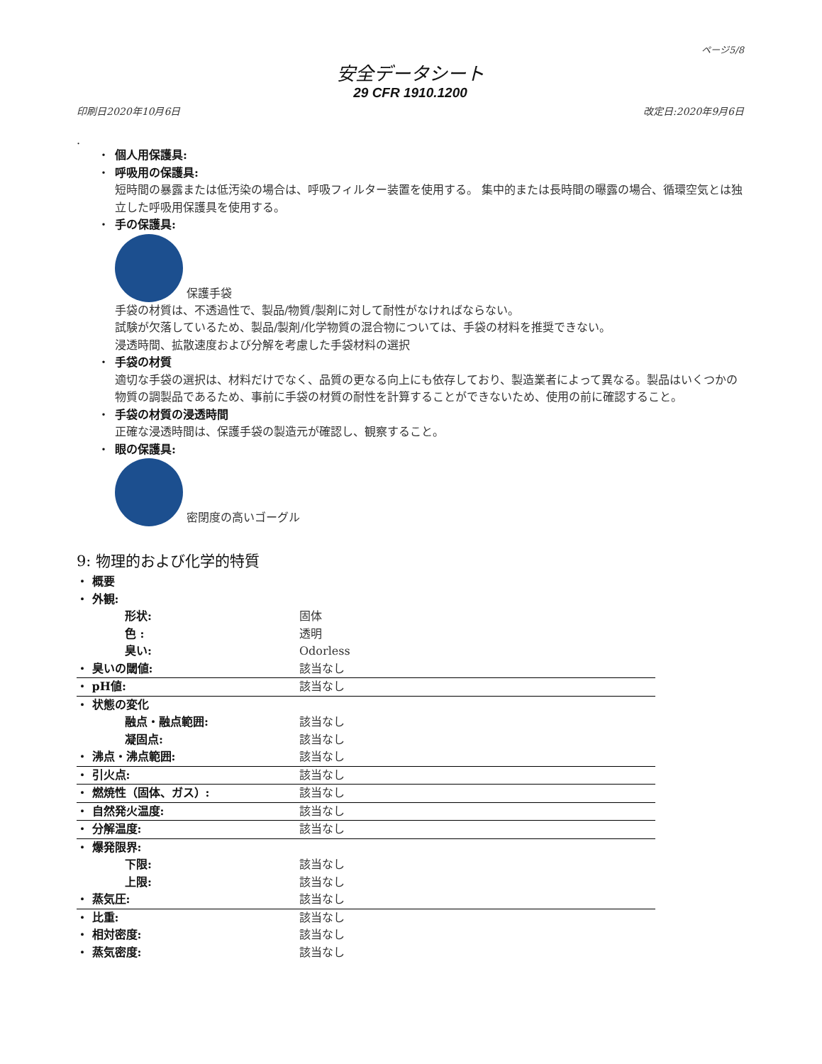ページ5/8
安全データシート
29 CFR 1910.1200
印刷日2020年10月6日 改定日:2020年9月6日
.
・ 個人用保護具:
・ 呼吸用の保護具:
短時間の暴露または低汚染の場合は、呼吸フィルター装置を使用する。 集中的または長時間の曝露の場合、循環空気とは独立した呼吸用保護具を使用する。
・ 手の保護具:
保護手袋
手袋の材質は、不透過性で、製品/物質/製剤に対して耐性がなければならない。
試験が欠落しているため、製品/製剤/化学物質の混合物については、手袋の材料を推奨できない。
浸透時間、拡散速度および分解を考慮した手袋材料の選択
・ 手袋の材質
適切な手袋の選択は、材料だけでなく、品質の更なる向上にも依存しており、製造業者によって異なる。製品はいくつかの物質の調製品であるため、事前に手袋の材質の耐性を計算することができないため、使用の前に確認すること。
・ 手袋の材質の浸透時間
正確な浸透時間は、保護手袋の製造元が確認し、観察すること。
・ 眼の保護具:
密閉度の高いゴーグル
9: 物理的および化学的特質
| ・ 概要 | |
| ・ 外観: | |
| 形状: | 固体 |
| 色 : | 透明 |
| 臭い: | Odorless |
| ・ 臭いの閾値: | 該当なし |
| ・ pH値: | 該当なし |
| ・ 状態の変化 | |
| 融点・融点範囲: | 該当なし |
| 凝固点: | 該当なし |
| ・ 沸点・沸点範囲: | 該当なし |
| ・ 引火点: | 該当なし |
| ・ 燃焼性（固体、ガス）: | 該当なし |
| ・ 自然発火温度: | 該当なし |
| ・ 分解温度: | 該当なし |
| ・ 爆発限界: | |
| 下限: | 該当なし |
| 上限: | 該当なし |
| ・ 蒸気圧: | 該当なし |
| ・ 比重: | 該当なし |
| ・ 相対密度: | 該当なし |
| ・ 蒸気密度: | 該当なし |